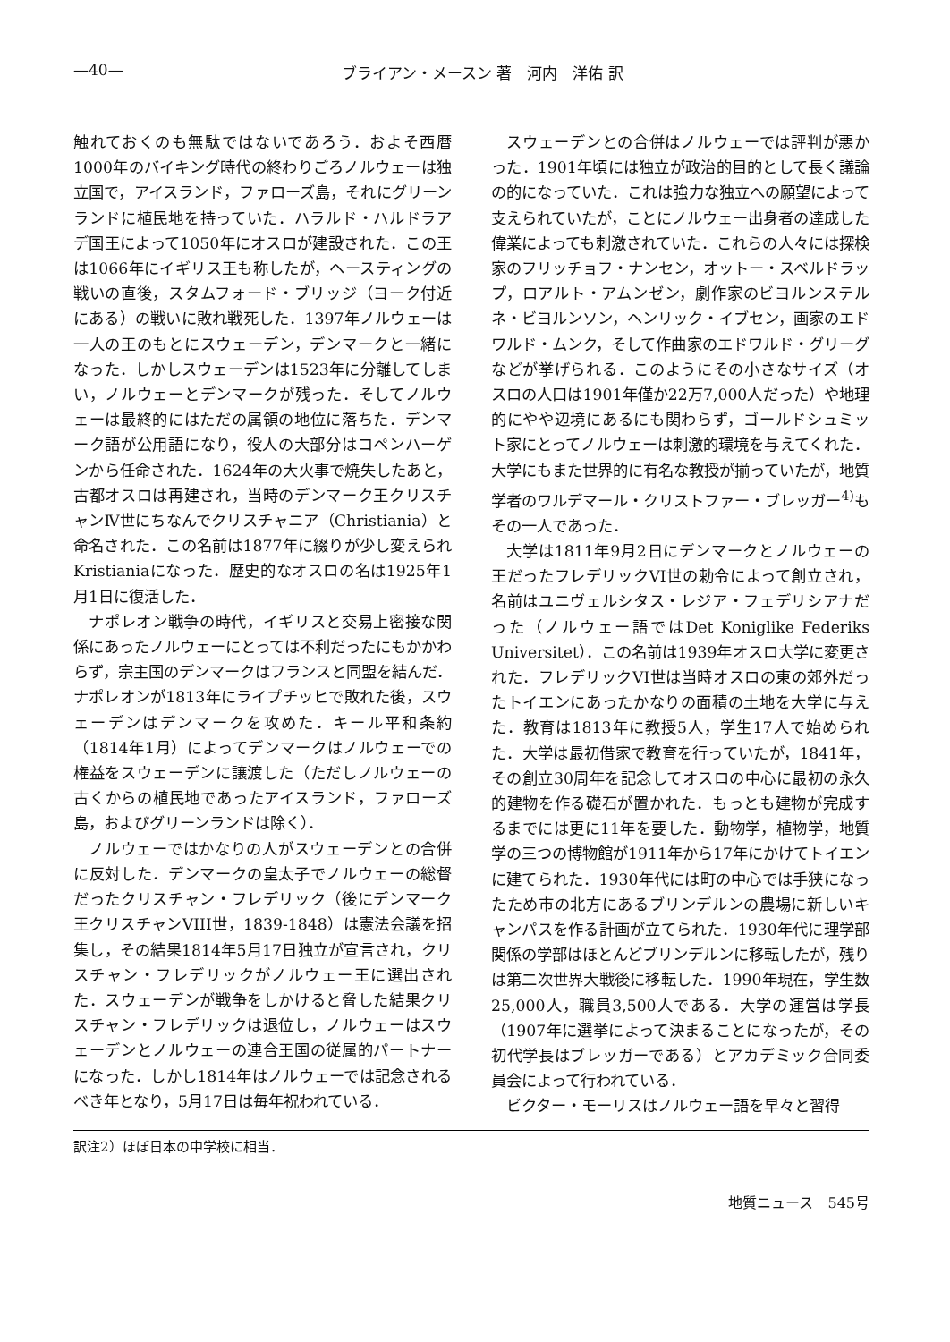—40— ブライアン・メースン 著　河内　洋佑 訳
触れておくのも無駄ではないであろう．およそ西暦1000年のバイキング時代の終わりごろノルウェーは独立国で，アイスランド，ファローズ島，それにグリーンランドに植民地を持っていた．ハラルド・ハルドラアデ国王によって1050年にオスロが建設された．この王は1066年にイギリス王も称したが，ヘースティングの戦いの直後，スタムフォード・ブリッジ（ヨーク付近にある）の戦いに敗れ戦死した．1397年ノルウェーは一人の王のもとにスウェーデン，デンマークと一緒になった．しかしスウェーデンは1523年に分離してしまい，ノルウェーとデンマークが残った．そしてノルウェーは最終的にはただの属領の地位に落ちた．デンマーク語が公用語になり，役人の大部分はコペンハーゲンから任命された．1624年の大火事で焼失したあと，古都オスロは再建され，当時のデンマーク王クリスチャンⅣ世にちなんでクリスチャニア（Christiania）と命名された．この名前は1877年に綴りが少し変えられKristianiaになった．歴史的なオスロの名は1925年1月1日に復活した．
ナポレオン戦争の時代，イギリスと交易上密接な関係にあったノルウェーにとっては不利だったにもかかわらず，宗主国のデンマークはフランスと同盟を結んだ．ナポレオンが1813年にライプチッヒで敗れた後，スウェーデンはデンマークを攻めた．キール平和条約（1814年1月）によってデンマークはノルウェーでの権益をスウェーデンに譲渡した（ただしノルウェーの古くからの植民地であったアイスランド，ファローズ島，およびグリーンランドは除く）．
ノルウェーではかなりの人がスウェーデンとの合併に反対した．デンマークの皇太子でノルウェーの総督だったクリスチャン・フレデリック（後にデンマーク王クリスチャンVIII世，1839-1848）は憲法会議を招集し，その結果1814年5月17日独立が宣言され，クリスチャン・フレデリックがノルウェー王に選出された．スウェーデンが戦争をしかけると脅した結果クリスチャン・フレデリックは退位し，ノルウェーはスウェーデンとノルウェーの連合王国の従属的パートナーになった．しかし1814年はノルウェーでは記念されるべき年となり，5月17日は毎年祝われている．
スウェーデンとの合併はノルウェーでは評判が悪かった．1901年頃には独立が政治的目的として長く議論の的になっていた．これは強力な独立への願望によって支えられていたが，ことにノルウェー出身者の達成した偉業によっても刺激されていた．これらの人々には探検家のフリッチョフ・ナンセン，オットー・スベルドラップ，ロアルト・アムンゼン，劇作家のビヨルンステルネ・ビヨルンソン，ヘンリック・イブセン，画家のエドワルド・ムンク，そして作曲家のエドワルド・グリーグなどが挙げられる．このようにその小さなサイズ（オスロの人口は1901年僅か22万7,000人だった）や地理的にやや辺境にあるにも関わらず，ゴールドシュミット家にとってノルウェーは刺激的環境を与えてくれた．大学にもまた世界的に有名な教授が揃っていたが，地質学者のワルデマール・クリストファー・ブレッガー<sup>4)</sup>もその一人であった．
大学は1811年9月2日にデンマークとノルウェーの王だったフレデリックVI世の勅令によって創立され，名前はユニヴェルシタス・レジア・フェデリシアナだった（ノルウェー語ではDet Koniglike Federiks Universitet）．この名前は1939年オスロ大学に変更された．フレデリックVI世は当時オスロの東の郊外だったトイエンにあったかなりの面積の土地を大学に与えた．教育は1813年に教授5人，学生17人で始められた．大学は最初借家で教育を行っていたが，1841年，その創立30周年を記念してオスロの中心に最初の永久的建物を作る礎石が置かれた．もっとも建物が完成するまでには更に11年を要した．動物学，植物学，地質学の三つの博物館が1911年から17年にかけてトイエンに建てられた．1930年代には町の中心では手狭になったため市の北方にあるブリンデルンの農場に新しいキャンパスを作る計画が立てられた．1930年代に理学部関係の学部はほとんどブリンデルンに移転したが，残りは第二次世界大戦後に移転した．1990年現在，学生数25,000人，職員3,500人である．大学の運営は学長（1907年に選挙によって決まることになったが，その初代学長はブレッガーである）とアカデミック合同委員会によって行われている．
ビクター・モーリスはノルウェー語を早々と習得
訳注2）ほぼ日本の中学校に相当．
地質ニュース　545号